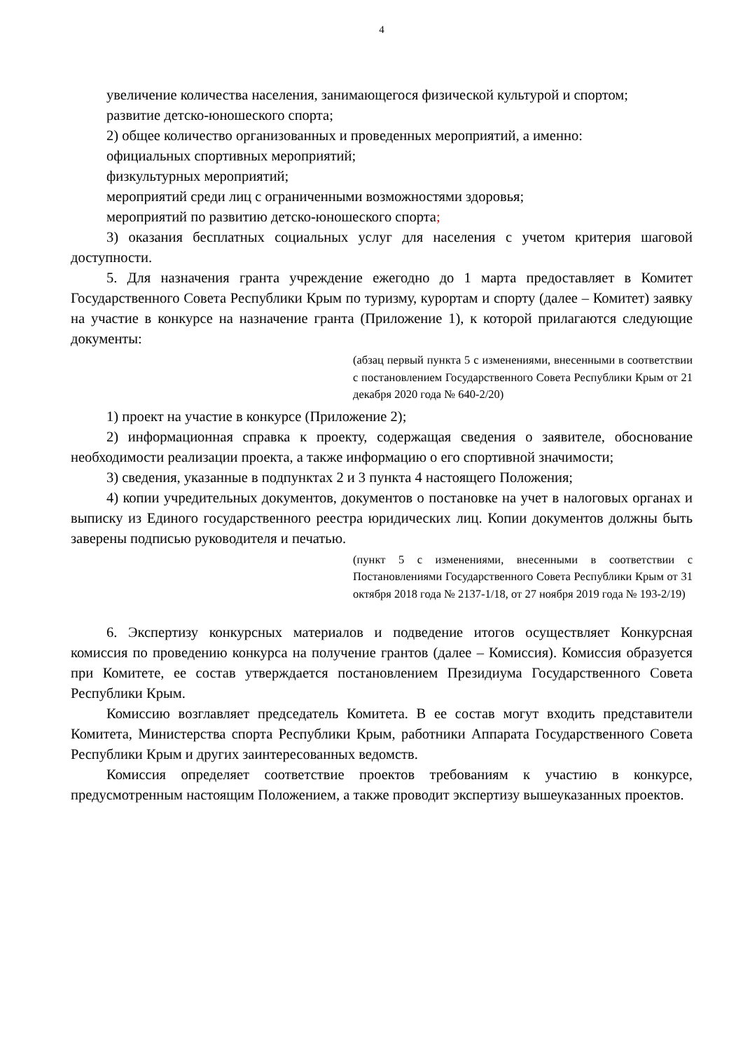4
увеличение количества населения, занимающегося физической культурой и спортом;
развитие детско-юношеского спорта;
2) общее количество организованных и проведенных мероприятий, а именно:
официальных спортивных мероприятий;
физкультурных мероприятий;
мероприятий среди лиц с ограниченными возможностями здоровья;
мероприятий по развитию детско-юношеского спорта;
3) оказания бесплатных социальных услуг для населения с учетом критерия шаговой доступности.
5. Для назначения гранта учреждение ежегодно до 1 марта предоставляет в Комитет Государственного Совета Республики Крым по туризму, курортам и спорту (далее – Комитет) заявку на участие в конкурсе на назначение гранта (Приложение 1), к которой прилагаются следующие документы:
(абзац первый пункта 5 с изменениями, внесенными в соответствии с постановлением Государственного Совета Республики Крым от 21 декабря 2020 года № 640-2/20)
1) проект на участие в конкурсе (Приложение 2);
2) информационная справка к проекту, содержащая сведения о заявителе, обоснование необходимости реализации проекта, а также информацию о его спортивной значимости;
3) сведения, указанные в подпунктах 2 и 3 пункта 4 настоящего Положения;
4) копии учредительных документов, документов о постановке на учет в налоговых органах и выписку из Единого государственного реестра юридических лиц. Копии документов должны быть заверены подписью руководителя и печатью.
(пункт 5 с изменениями, внесенными в соответствии с Постановлениями Государственного Совета Республики Крым от 31 октября 2018 года № 2137-1/18, от 27 ноября 2019 года № 193-2/19)
6. Экспертизу конкурсных материалов и подведение итогов осуществляет Конкурсная комиссия по проведению конкурса на получение грантов (далее – Комиссия). Комиссия образуется при Комитете, ее состав утверждается постановлением Президиума Государственного Совета Республики Крым.
Комиссию возглавляет председатель Комитета. В ее состав могут входить представители Комитета, Министерства спорта Республики Крым, работники Аппарата Государственного Совета Республики Крым и других заинтересованных ведомств.
Комиссия определяет соответствие проектов требованиям к участию в конкурсе, предусмотренным настоящим Положением, а также проводит экспертизу вышеуказанных проектов.